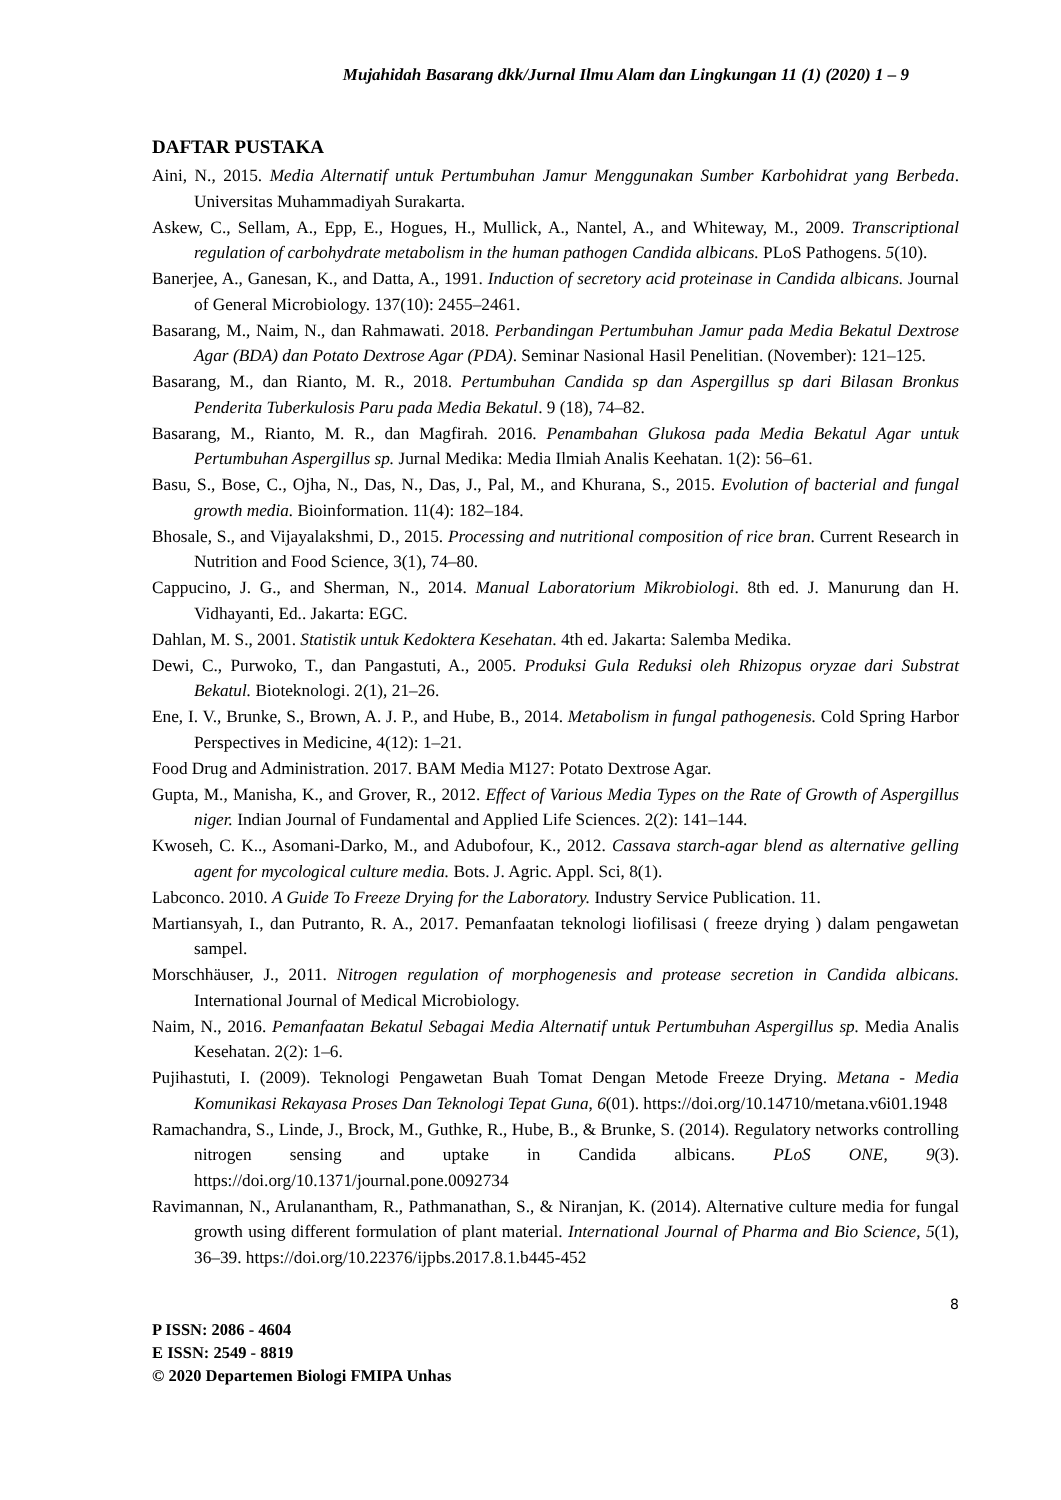Mujahidah Basarang dkk/Jurnal Ilmu Alam dan Lingkungan 11 (1) (2020) 1 – 9
DAFTAR PUSTAKA
Aini, N., 2015. Media Alternatif untuk Pertumbuhan Jamur Menggunakan Sumber Karbohidrat yang Berbeda. Universitas Muhammadiyah Surakarta.
Askew, C., Sellam, A., Epp, E., Hogues, H., Mullick, A., Nantel, A., and Whiteway, M., 2009. Transcriptional regulation of carbohydrate metabolism in the human pathogen Candida albicans. PLoS Pathogens. 5(10).
Banerjee, A., Ganesan, K., and Datta, A., 1991. Induction of secretory acid proteinase in Candida albicans. Journal of General Microbiology. 137(10): 2455–2461.
Basarang, M., Naim, N., dan Rahmawati. 2018. Perbandingan Pertumbuhan Jamur pada Media Bekatul Dextrose Agar (BDA) dan Potato Dextrose Agar (PDA). Seminar Nasional Hasil Penelitian. (November): 121–125.
Basarang, M., dan Rianto, M. R., 2018. Pertumbuhan Candida sp dan Aspergillus sp dari Bilasan Bronkus Penderita Tuberkulosis Paru pada Media Bekatul. 9 (18), 74–82.
Basarang, M., Rianto, M. R., dan Magfirah. 2016. Penambahan Glukosa pada Media Bekatul Agar untuk Pertumbuhan Aspergillus sp. Jurnal Medika: Media Ilmiah Analis Keehatan. 1(2): 56–61.
Basu, S., Bose, C., Ojha, N., Das, N., Das, J., Pal, M., and Khurana, S., 2015. Evolution of bacterial and fungal growth media. Bioinformation. 11(4): 182–184.
Bhosale, S., and Vijayalakshmi, D., 2015. Processing and nutritional composition of rice bran. Current Research in Nutrition and Food Science, 3(1), 74–80.
Cappucino, J. G., and Sherman, N., 2014. Manual Laboratorium Mikrobiologi. 8th ed. J. Manurung dan H. Vidhayanti, Ed.. Jakarta: EGC.
Dahlan, M. S., 2001. Statistik untuk Kedoktera Kesehatan. 4th ed. Jakarta: Salemba Medika.
Dewi, C., Purwoko, T., dan Pangastuti, A., 2005. Produksi Gula Reduksi oleh Rhizopus oryzae dari Substrat Bekatul. Bioteknologi. 2(1), 21–26.
Ene, I. V., Brunke, S., Brown, A. J. P., and Hube, B., 2014. Metabolism in fungal pathogenesis. Cold Spring Harbor Perspectives in Medicine, 4(12): 1–21.
Food Drug and Administration. 2017. BAM Media M127: Potato Dextrose Agar.
Gupta, M., Manisha, K., and Grover, R., 2012. Effect of Various Media Types on the Rate of Growth of Aspergillus niger. Indian Journal of Fundamental and Applied Life Sciences. 2(2): 141–144.
Kwoseh, C. K.., Asomani-Darko, M., and Adubofour, K., 2012. Cassava starch-agar blend as alternative gelling agent for mycological culture media. Bots. J. Agric. Appl. Sci, 8(1).
Labconco. 2010. A Guide To Freeze Drying for the Laboratory. Industry Service Publication. 11.
Martiansyah, I., dan Putranto, R. A., 2017. Pemanfaatan teknologi liofilisasi ( freeze drying ) dalam pengawetan sampel.
Morschhäuser, J., 2011. Nitrogen regulation of morphogenesis and protease secretion in Candida albicans. International Journal of Medical Microbiology.
Naim, N., 2016. Pemanfaatan Bekatul Sebagai Media Alternatif untuk Pertumbuhan Aspergillus sp. Media Analis Kesehatan. 2(2): 1–6.
Pujihastuti, I. (2009). Teknologi Pengawetan Buah Tomat Dengan Metode Freeze Drying. Metana - Media Komunikasi Rekayasa Proses Dan Teknologi Tepat Guna, 6(01). https://doi.org/10.14710/metana.v6i01.1948
Ramachandra, S., Linde, J., Brock, M., Guthke, R., Hube, B., & Brunke, S. (2014). Regulatory networks controlling nitrogen sensing and uptake in Candida albicans. PLoS ONE, 9(3). https://doi.org/10.1371/journal.pone.0092734
Ravimannan, N., Arulanantham, R., Pathmanathan, S., & Niranjan, K. (2014). Alternative culture media for fungal growth using different formulation of plant material. International Journal of Pharma and Bio Science, 5(1), 36–39. https://doi.org/10.22376/ijpbs.2017.8.1.b445-452
8
P ISSN: 2086 - 4604
E ISSN: 2549 - 8819
© 2020 Departemen Biologi FMIPA Unhas